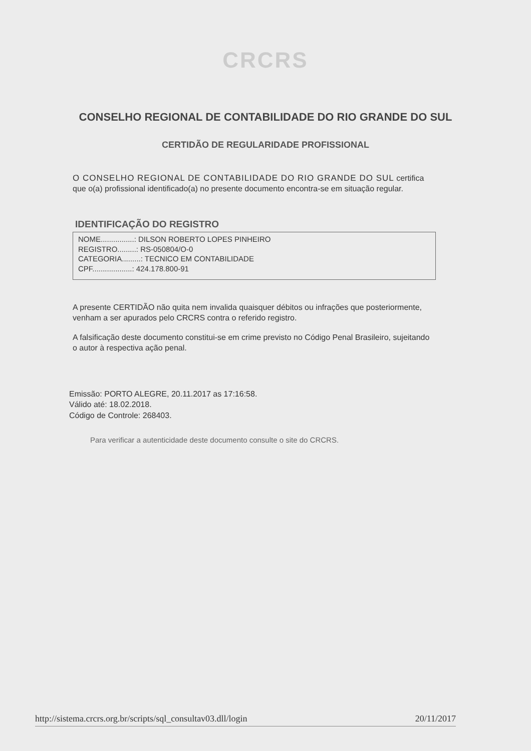CRCRS
CONSELHO REGIONAL DE CONTABILIDADE DO RIO GRANDE DO SUL
CERTIDÃO DE REGULARIDADE PROFISSIONAL
O CONSELHO REGIONAL DE CONTABILIDADE DO RIO GRANDE DO SUL certifica que o(a) profissional identificado(a) no presente documento encontra-se em situação regular.
IDENTIFICAÇÃO DO REGISTRO
NOME................: DILSON ROBERTO LOPES PINHEIRO
REGISTRO.........: RS-050804/O-0
CATEGORIA.........: TECNICO EM CONTABILIDADE
CPF...................: 424.178.800-91
A presente CERTIDÃO não quita nem invalida quaisquer débitos ou infrações que posteriormente, venham a ser apurados pelo CRCRS contra o referido registro.
A falsificação deste documento constitui-se em crime previsto no Código Penal Brasileiro, sujeitando o autor à respectiva ação penal.
Emissão: PORTO ALEGRE, 20.11.2017 as 17:16:58.
Válido até: 18.02.2018.
Código de Controle: 268403.
Para verificar a autenticidade deste documento consulte o site do CRCRS.
http://sistema.crcrs.org.br/scripts/sql_consultav03.dll/login 20/11/2017